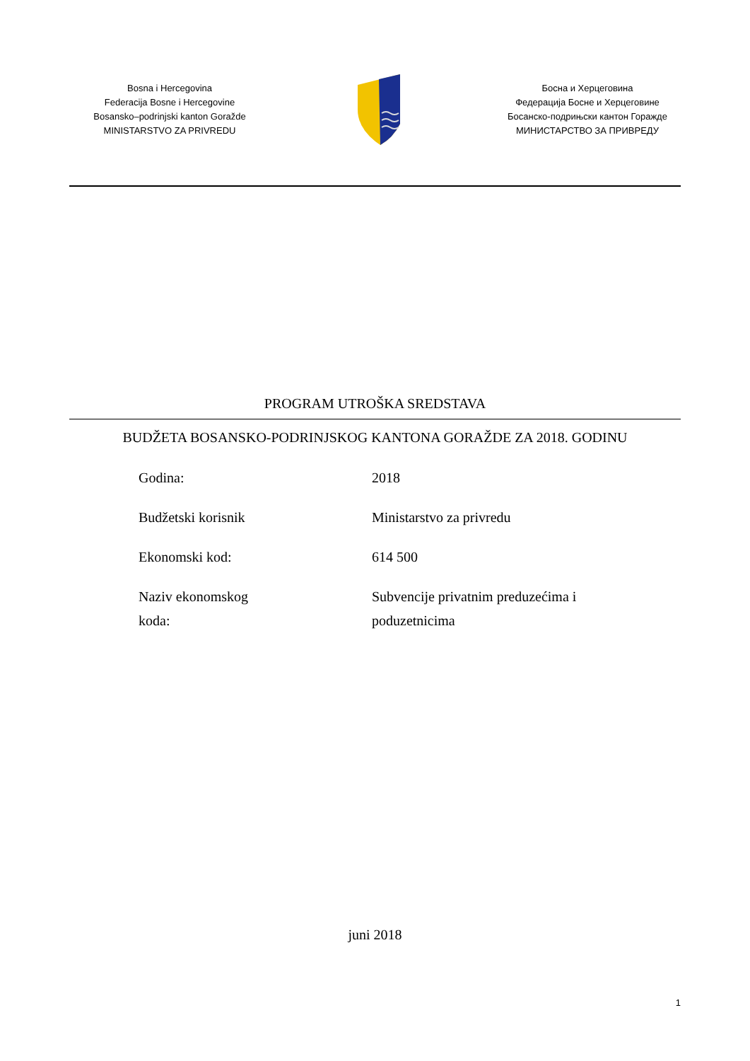Bosna i Hercegovina
Federacija Bosne i Hercegovine
Bosansko–podrinjski kanton Goražde
MINISTARSTVO ZA PRIVREDU
Босна и Херцеговина
Федерација Босне и Херцеговине
Босанско-подрињски кантон Горажде
МИНИСТАРСТВО ЗА ПРИВРЕДУ
PROGRAM UTROŠKA SREDSTAVA
BUDŽETA BOSANSKO-PODRINJSKOG KANTONA GORAŽDE ZA 2018. GODINU
| Godina: | 2018 |
| Budžetski korisnik | Ministarstvo za privredu |
| Ekonomski kod: | 614 500 |
| Naziv ekonomskog koda: | Subvencije privatnim preduzećima i poduzetnicima |
juni 2018
1